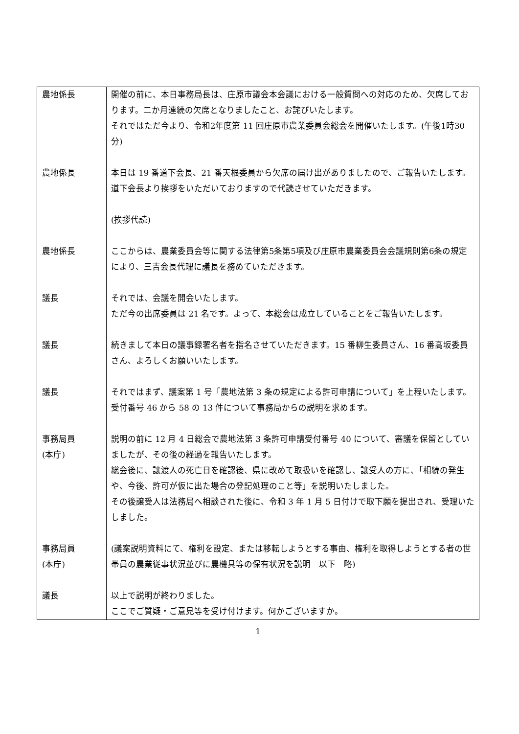| 農地係長 | 開催の前に、本日事務局長は、庄原市議会本会議における一般質問への対応のため、欠席しております。二か月連続の欠席となりましたこと、お詫びいたします。 それではただ今より、令和2年度第 11 回庄原市農業委員会総会を開催いたします。(午後1時30分) |
| 農地係長 | 本日は 19 番道下会長、21 番天根委員から欠席の届け出がありましたので、ご報告いたします。 道下会長より挨拶をいただいておりますので代読させていただきます。 (挨拶代読) |
| 農地係長 | ここからは、農業委員会等に関する法律第5条第5項及び庄原市農業委員会会議規則第6条の規定により、三吉会長代理に議長を務めていただきます。 |
| 議長 | それでは、会議を開会いたします。 ただ今の出席委員は 21 名です。よって、本総会は成立していることをご報告いたします。 |
| 議長 | 続きまして本日の議事録署名者を指名させていただきます。15 番柳生委員さん、16 番高坂委員さん、よろしくお願いいたします。 |
| 議長 | それではまず、議案第 1 号「農地法第 3 条の規定による許可申請について」を上程いたします。 受付番号 46 から 58 の 13 件について事務局からの説明を求めます。 |
| 事務局員 (本庁) | 説明の前に 12 月 4 日総会で農地法第 3 条許可申請受付番号 40 について、審議を保留としていましたが、その後の経過を報告いたします。 総会後に、譲渡人の死亡日を確認後、県に改めて取扱いを確認し、譲受人の方に、「相続の発生や、今後、許可が仮に出た場合の登記処理のこと等」を説明いたしました。 その後譲受人は法務局へ相談された後に、令和 3 年 1 月 5 日付けで取下願を提出され、受理いたしました。 |
| 事務局員 (本庁) | (議案説明資料にて、権利を設定、または移転しようとする事由、権利を取得しようとする者の世帯員の農業従事状況並びに農機具等の保有状況を説明 以下 略) |
| 議長 | 以上で説明が終わりました。 ここでご質疑・ご意見等を受け付けます。何かございますか。 |
1